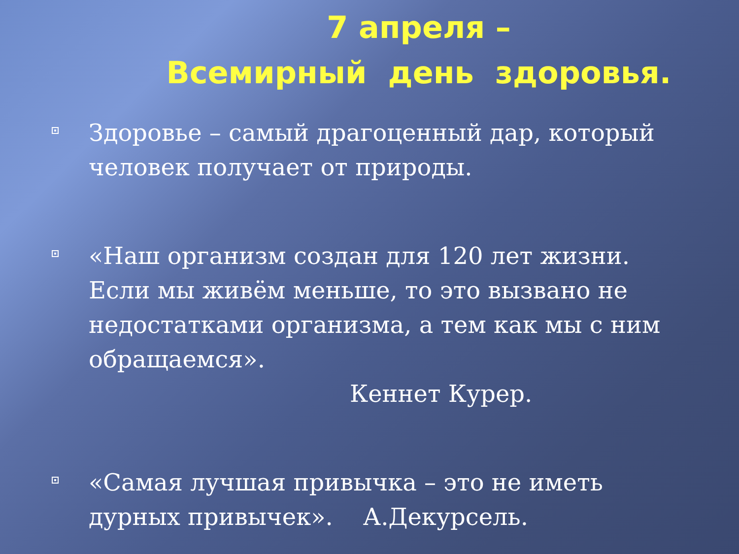7 апреля –
Всемирный день здоровья.
Здоровье – самый драгоценный дар, который человек получает от природы.
«Наш организм создан для 120 лет жизни. Если мы живём меньше, то это вызвано не недостатками организма, а тем как мы с ним обращаемся».
Кеннет Курер.
«Самая лучшая привычка – это не иметь дурных привычек». А.Декурсель.